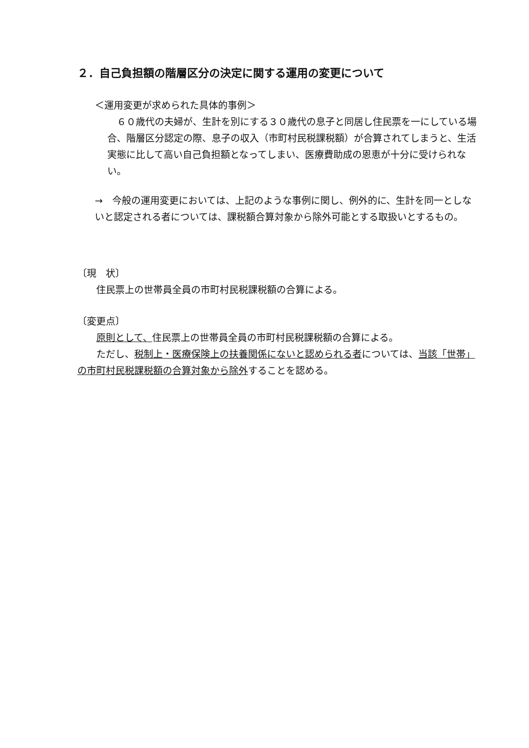２．自己負担額の階層区分の決定に関する運用の変更について
＜運用変更が求められた具体的事例＞
　６０歳代の夫婦が、生計を別にする３０歳代の息子と同居し住民票を一にしている場合、階層区分認定の際、息子の収入（市町村民税課税額）が合算されてしまうと、生活実態に比して高い自己負担額となってしまい、医療費助成の恩恵が十分に受けられない。
→　今般の運用変更においては、上記のような事例に関し、例外的に、生計を同一としないと認定される者については、課税額合算対象から除外可能とする取扱いとするもの。
〔現　状〕
　　住民票上の世帯員全員の市町村民税課税額の合算による。
〔変更点〕
　　原則として、住民票上の世帯員全員の市町村民税課税額の合算による。
　　ただし、税制上・医療保険上の扶養関係にないと認められる者については、当該「世帯」の市町村民税課税額の合算対象から除外することを認める。